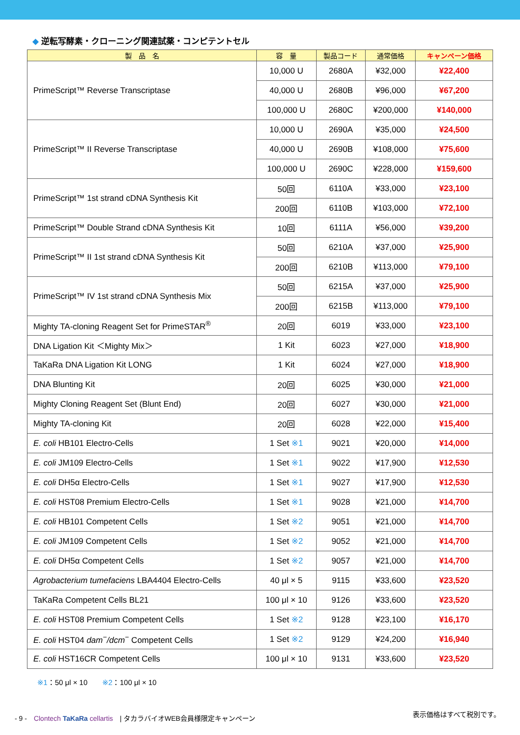◆ 逆転写酵素・クローニング関連試薬・コンピテントセル
| 製 品 名 | 容 量 | 製品コード | 通常価格 | キャンペーン価格 |
| --- | --- | --- | --- | --- |
| PrimeScript™ Reverse Transcriptase | 10,000 U | 2680A | ¥32,000 | ¥22,400 |
| | 40,000 U | 2680B | ¥96,000 | ¥67,200 |
| | 100,000 U | 2680C | ¥200,000 | ¥140,000 |
| PrimeScript™ II Reverse Transcriptase | 10,000 U | 2690A | ¥35,000 | ¥24,500 |
| | 40,000 U | 2690B | ¥108,000 | ¥75,600 |
| | 100,000 U | 2690C | ¥228,000 | ¥159,600 |
| PrimeScript™ 1st strand cDNA Synthesis Kit | 50回 | 6110A | ¥33,000 | ¥23,100 |
| | 200回 | 6110B | ¥103,000 | ¥72,100 |
| PrimeScript™ Double Strand cDNA Synthesis Kit | 10回 | 6111A | ¥56,000 | ¥39,200 |
| PrimeScript™ II 1st strand cDNA Synthesis Kit | 50回 | 6210A | ¥37,000 | ¥25,900 |
| | 200回 | 6210B | ¥113,000 | ¥79,100 |
| PrimeScript™ IV 1st strand cDNA Synthesis Mix | 50回 | 6215A | ¥37,000 | ¥25,900 |
| | 200回 | 6215B | ¥113,000 | ¥79,100 |
| Mighty TA-cloning Reagent Set for PrimeSTAR<sup>®</sup> | 20回 | 6019 | ¥33,000 | ¥23,100 |
| DNA Ligation Kit ＜Mighty Mix＞ | 1 Kit | 6023 | ¥27,000 | ¥18,900 |
| TaKaRa DNA Ligation Kit LONG | 1 Kit | 6024 | ¥27,000 | ¥18,900 |
| DNA Blunting Kit | 20回 | 6025 | ¥30,000 | ¥21,000 |
| Mighty Cloning Reagent Set (Blunt End) | 20回 | 6027 | ¥30,000 | ¥21,000 |
| Mighty TA-cloning Kit | 20回 | 6028 | ¥22,000 | ¥15,400 |
| E. coli HB101 Electro-Cells | 1 Set ※1 | 9021 | ¥20,000 | ¥14,000 |
| E. coli JM109 Electro-Cells | 1 Set ※1 | 9022 | ¥17,900 | ¥12,530 |
| E. coli DH5α Electro-Cells | 1 Set ※1 | 9027 | ¥17,900 | ¥12,530 |
| E. coli HST08 Premium Electro-Cells | 1 Set ※1 | 9028 | ¥21,000 | ¥14,700 |
| E. coli HB101 Competent Cells | 1 Set ※2 | 9051 | ¥21,000 | ¥14,700 |
| E. coli JM109 Competent Cells | 1 Set ※2 | 9052 | ¥21,000 | ¥14,700 |
| E. coli DH5α Competent Cells | 1 Set ※2 | 9057 | ¥21,000 | ¥14,700 |
| Agrobacterium tumefaciens LBA4404 Electro-Cells | 40 μl × 5 | 9115 | ¥33,600 | ¥23,520 |
| TaKaRa Competent Cells BL21 | 100 μl × 10 | 9126 | ¥33,600 | ¥23,520 |
| E. coli HST08 Premium Competent Cells | 1 Set ※2 | 9128 | ¥23,100 | ¥16,170 |
| E. coli HST04 dam<sup>−</sup>/dcm<sup>−</sup> Competent Cells | 1 Set ※2 | 9129 | ¥24,200 | ¥16,940 |
| E. coli HST16CR Competent Cells | 100 μl × 10 | 9131 | ¥33,600 | ¥23,520 |
※1：50 μl × 10　　※2：100 μl × 10
- 9 -　Clontech TaKaRa cellartis　| タカラバイオWEB会員様限定キャンペーン
表示価格はすべて税別です。